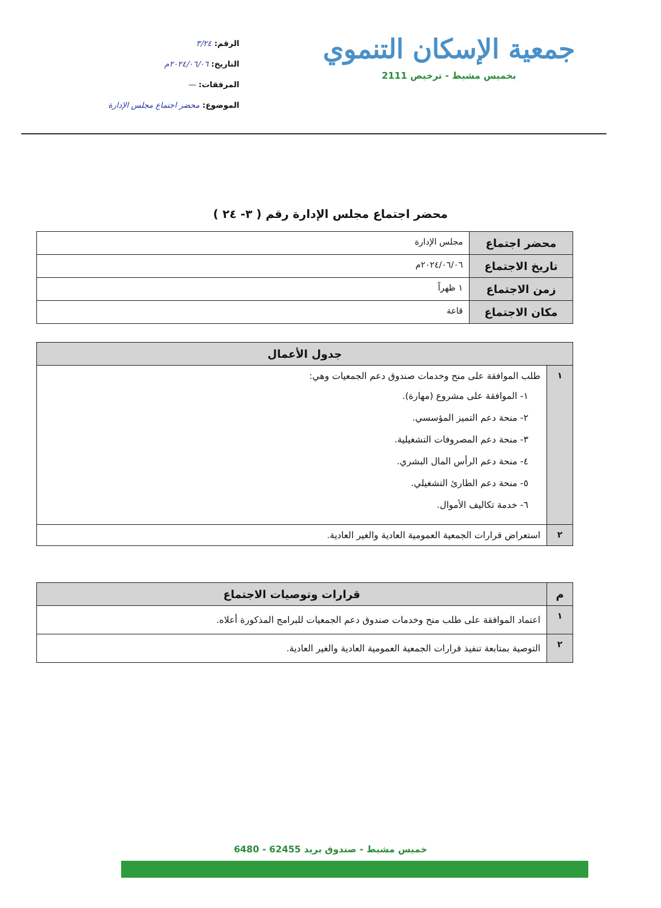جمعية الإسكان التنموي
بخميس مشيط - ترخيص 2111
الرقم: ٣/٢٤
التاريخ: ٢٠٢٤/٠٦/٠٦م
المرفقات: —
الموضوع: محضر اجتماع مجلس الإدارة
محضر اجتماع مجلس الإدارة رقم ( ٣- ٢٤ )
| محضر اجتماع | مجلس الإدارة |
| تاريخ الاجتماع | ٢٠٢٤/٠٦/٠٦م |
| زمن الاجتماع | ١ ظهراً |
| مكان الاجتماع | قاعة |
| جدول الأعمال | |
| --- | --- |
| ١ | طلب الموافقة على منح وخدمات صندوق دعم الجمعيات وهي: ١- الموافقة على مشروع (مهارة). ٢- منحة دعم التميز المؤسسي. ٣- منحة دعم المصروفات التشغيلية. ٤- منحة دعم الرأس المال البشري. ٥- منحة دعم الطارئ التشغيلي. ٦- خدمة تكاليف الأموال. |
| ٢ | استعراض قرارات الجمعية العمومية العادية والغير العادية. |
| م | قرارات وتوصيات الاجتماع |
| --- | --- |
| ١ | اعتماد الموافقة على طلب منح وخدمات صندوق دعم الجمعيات للبرامج المذكورة أعلاه. |
| ٢ | التوصية بمتابعة تنفيذ قرارات الجمعية العمومية العادية والغير العادية. |
خميس مشيط - صندوق بريد 62455 - 6480